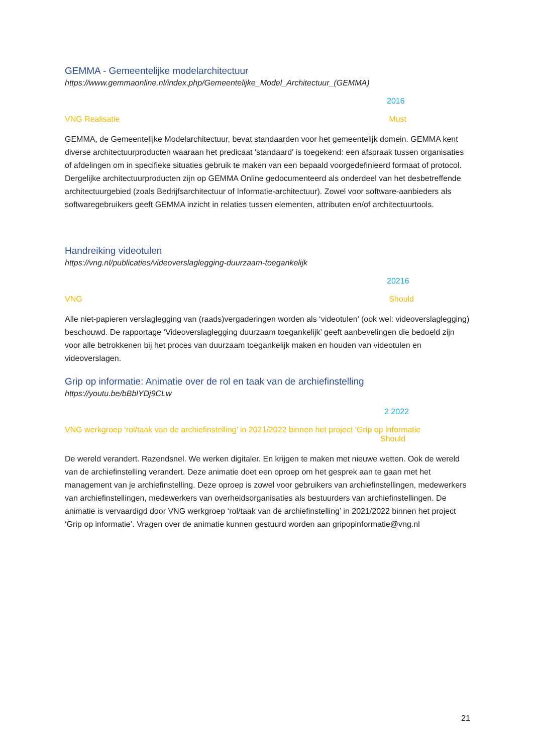GEMMA - Gemeentelijke modelarchitectuur
https://www.gemmaonline.nl/index.php/Gemeentelijke_Model_Architectuur_(GEMMA)
2016
VNG Realisatie Must
GEMMA, de Gemeentelijke Modelarchitectuur, bevat standaarden voor het gemeentelijk domein. GEMMA kent diverse architectuurproducten waaraan het predicaat 'standaard' is toegekend: een afspraak tussen organisaties of afdelingen om in specifieke situaties gebruik te maken van een bepaald voorgedefinieerd formaat of protocol. Dergelijke architectuurproducten zijn op GEMMA Online gedocumenteerd als onderdeel van het desbetreffende architectuurgebied (zoals Bedrijfsarchitectuur of Informatie-architectuur). Zowel voor software-aanbieders als softwaregebruikers geeft GEMMA inzicht in relaties tussen elementen, attributen en/of architectuurtools.
Handreiking videotulen
https://vng.nl/publicaties/videoverslaglegging-duurzaam-toegankelijk
20216
VNG Should
Alle niet-papieren verslaglegging van (raads)vergaderingen worden als ‘videotulen’ (ook wel: videoverslaglegging) beschouwd. De rapportage ‘Videoverslaglegging duurzaam toegankelijk’ geeft aanbevelingen die bedoeld zijn voor alle betrokkenen bij het proces van duurzaam toegankelijk maken en houden van videotulen en videoverslagen.
Grip op informatie: Animatie over de rol en taak van de archiefinstelling
https://youtu.be/bBblYDj9CLw
2 2022
VNG werkgroep ‘rol/taak van de archiefinstelling’ in 2021/2022 binnen het project ‘Grip op informatie
Should
De wereld verandert. Razendsnel. We werken digitaler. En krijgen te maken met nieuwe wetten. Ook de wereld van de archiefinstelling verandert. Deze animatie doet een oproep om het gesprek aan te gaan met het management van je archiefinstelling. Deze oproep is zowel voor gebruikers van archiefinstellingen, medewerkers van archiefinstellingen, medewerkers van overheidsorganisaties als bestuurders van archiefinstellingen. De animatie is vervaardigd door VNG werkgroep ‘rol/taak van de archiefinstelling’ in 2021/2022 binnen het project ‘Grip op informatie’. Vragen over de animatie kunnen gestuurd worden aan gripopinformatie@vng.nl
21